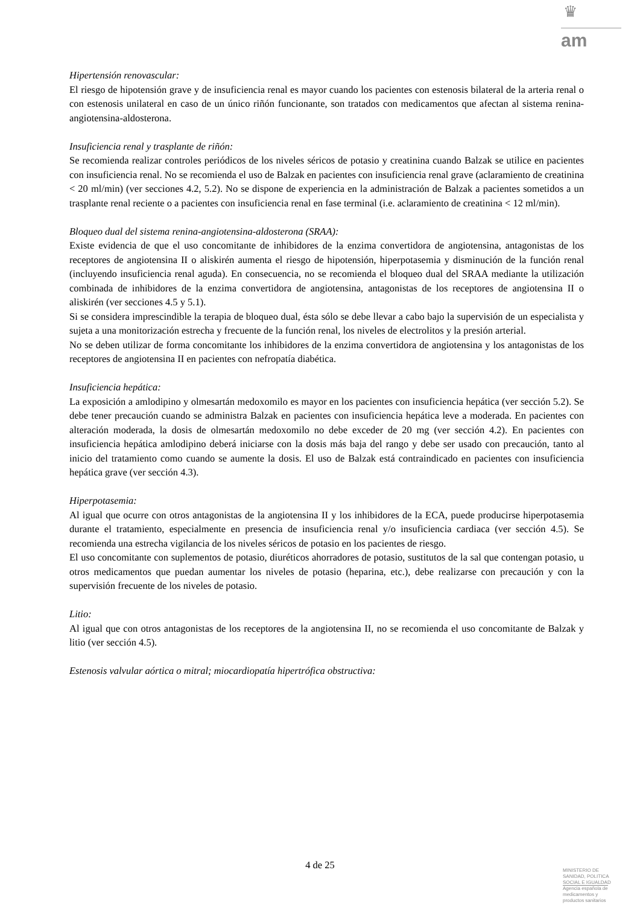♛
am
Hipertensión renovascular:
El riesgo de hipotensión grave y de insuficiencia renal es mayor cuando los pacientes con estenosis bilateral de la arteria renal o con estenosis unilateral en caso de un único riñón funcionante, son tratados con medicamentos que afectan al sistema renina-angiotensina-aldosterona.
Insuficiencia renal y trasplante de riñón:
Se recomienda realizar controles periódicos de los niveles séricos de potasio y creatinina cuando Balzak se utilice en pacientes con insuficiencia renal. No se recomienda el uso de Balzak en pacientes con insuficiencia renal grave (aclaramiento de creatinina < 20 ml/min) (ver secciones 4.2, 5.2). No se dispone de experiencia en la administración de Balzak a pacientes sometidos a un trasplante renal reciente o a pacientes con insuficiencia renal en fase terminal (i.e. aclaramiento de creatinina < 12 ml/min).
Bloqueo dual del sistema renina-angiotensina-aldosterona (SRAA):
Existe evidencia de que el uso concomitante de inhibidores de la enzima convertidora de angiotensina, antagonistas de los receptores de angiotensina II o aliskirén aumenta el riesgo de hipotensión, hiperpotasemia y disminución de la función renal (incluyendo insuficiencia renal aguda). En consecuencia, no se recomienda el bloqueo dual del SRAA mediante la utilización combinada de inhibidores de la enzima convertidora de angiotensina, antagonistas de los receptores de angiotensina II o aliskirén (ver secciones 4.5 y 5.1).
Si se considera imprescindible la terapia de bloqueo dual, ésta sólo se debe llevar a cabo bajo la supervisión de un especialista y sujeta a una monitorización estrecha y frecuente de la función renal, los niveles de electrolitos y la presión arterial.
No se deben utilizar de forma concomitante los inhibidores de la enzima convertidora de angiotensina y los antagonistas de los receptores de angiotensina II en pacientes con nefropatía diabética.
Insuficiencia hepática:
La exposición a amlodipino y olmesartán medoxomilo es mayor en los pacientes con insuficiencia hepática (ver sección 5.2). Se debe tener precaución cuando se administra Balzak en pacientes con insuficiencia hepática leve a moderada. En pacientes con alteración moderada, la dosis de olmesartán medoxomilo no debe exceder de 20 mg (ver sección 4.2). En pacientes con insuficiencia hepática amlodipino deberá iniciarse con la dosis más baja del rango y debe ser usado con precaución, tanto al inicio del tratamiento como cuando se aumente la dosis. El uso de Balzak está contraindicado en pacientes con insuficiencia hepática grave (ver sección 4.3).
Hiperpotasemia:
Al igual que ocurre con otros antagonistas de la angiotensina II y los inhibidores de la ECA, puede producirse hiperpotasemia durante el tratamiento, especialmente en presencia de insuficiencia renal y/o insuficiencia cardiaca (ver sección 4.5). Se recomienda una estrecha vigilancia de los niveles séricos de potasio en los pacientes de riesgo.
El uso concomitante con suplementos de potasio, diuréticos ahorradores de potasio, sustitutos de la sal que contengan potasio, u otros medicamentos que puedan aumentar los niveles de potasio (heparina, etc.), debe realizarse con precaución y con la supervisión frecuente de los niveles de potasio.
Litio:
Al igual que con otros antagonistas de los receptores de la angiotensina II, no se recomienda el uso concomitante de Balzak y litio (ver sección 4.5).
Estenosis valvular aórtica o mitral; miocardiopatía hipertrófica obstructiva:
4 de 25
MINISTERIO DE
SANIDAD, POLITICA
SOCIAL E IGUALDAD
Agencia española de
medicamentos y
productos sanitarios